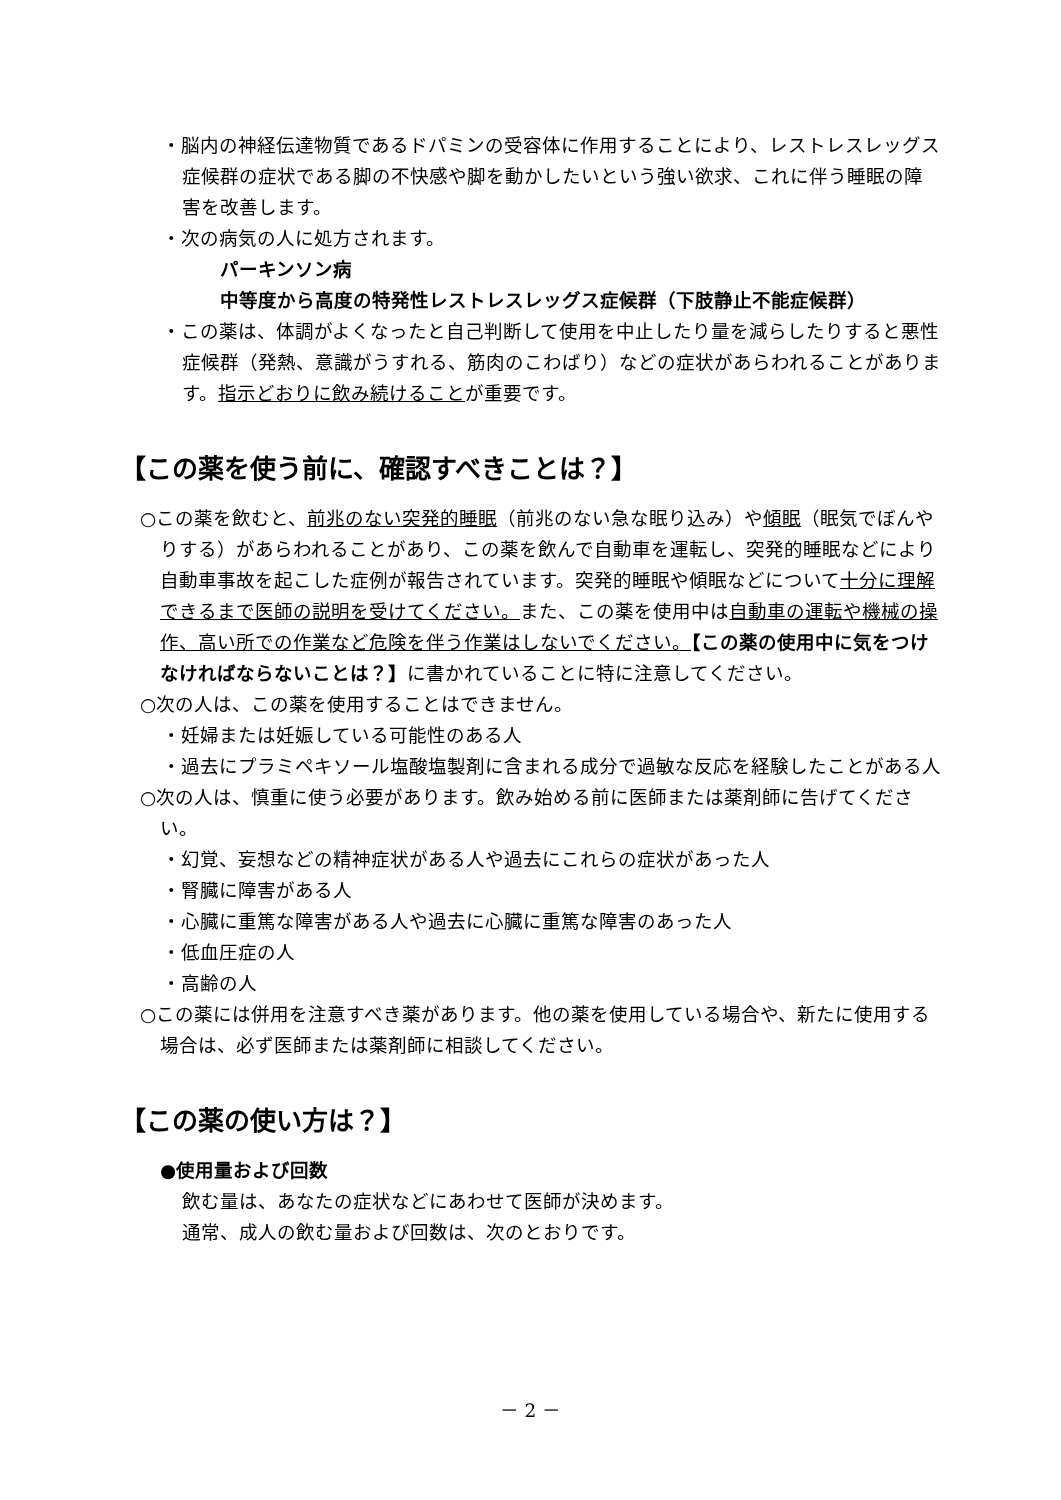・脳内の神経伝達物質であるドパミンの受容体に作用することにより、レストレスレッグス症候群の症状である脚の不快感や脚を動かしたいという強い欲求、これに伴う睡眠の障害を改善します。
・次の病気の人に処方されます。
パーキンソン病
中等度から高度の特発性レストレスレッグス症候群（下肢静止不能症候群）
・この薬は、体調がよくなったと自己判断して使用を中止したり量を減らしたりすると悪性症候群（発熱、意識がうすれる、筋肉のこわばり）などの症状があらわれることがあります。指示どおりに飲み続けることが重要です。
【この薬を使う前に、確認すべきことは？】
○この薬を飲むと、前兆のない突発的睡眠（前兆のない急な眠り込み）や傾眠（眠気でぼんやりする）があらわれることがあり、この薬を飲んで自動車を運転し、突発的睡眠などにより自動車事故を起こした症例が報告されています。突発的睡眠や傾眠などについて十分に理解できるまで医師の説明を受けてください。また、この薬を使用中は自動車の運転や機械の操作、高い所での作業など危険を伴う作業はしないでください。【この薬の使用中に気をつけなければならないことは？】に書かれていることに特に注意してください。
○次の人は、この薬を使用することはできません。
・妊婦または妊娠している可能性のある人
・過去にプラミペキソール塩酸塩製剤に含まれる成分で過敏な反応を経験したことがある人
○次の人は、慎重に使う必要があります。飲み始める前に医師または薬剤師に告げてください。
・幻覚、妄想などの精神症状がある人や過去にこれらの症状があった人
・腎臓に障害がある人
・心臓に重篤な障害がある人や過去に心臓に重篤な障害のあった人
・低血圧症の人
・高齢の人
○この薬には併用を注意すべき薬があります。他の薬を使用している場合や、新たに使用する場合は、必ず医師または薬剤師に相談してください。
【この薬の使い方は？】
●使用量および回数
飲む量は、あなたの症状などにあわせて医師が決めます。
通常、成人の飲む量および回数は、次のとおりです。
－ 2 －